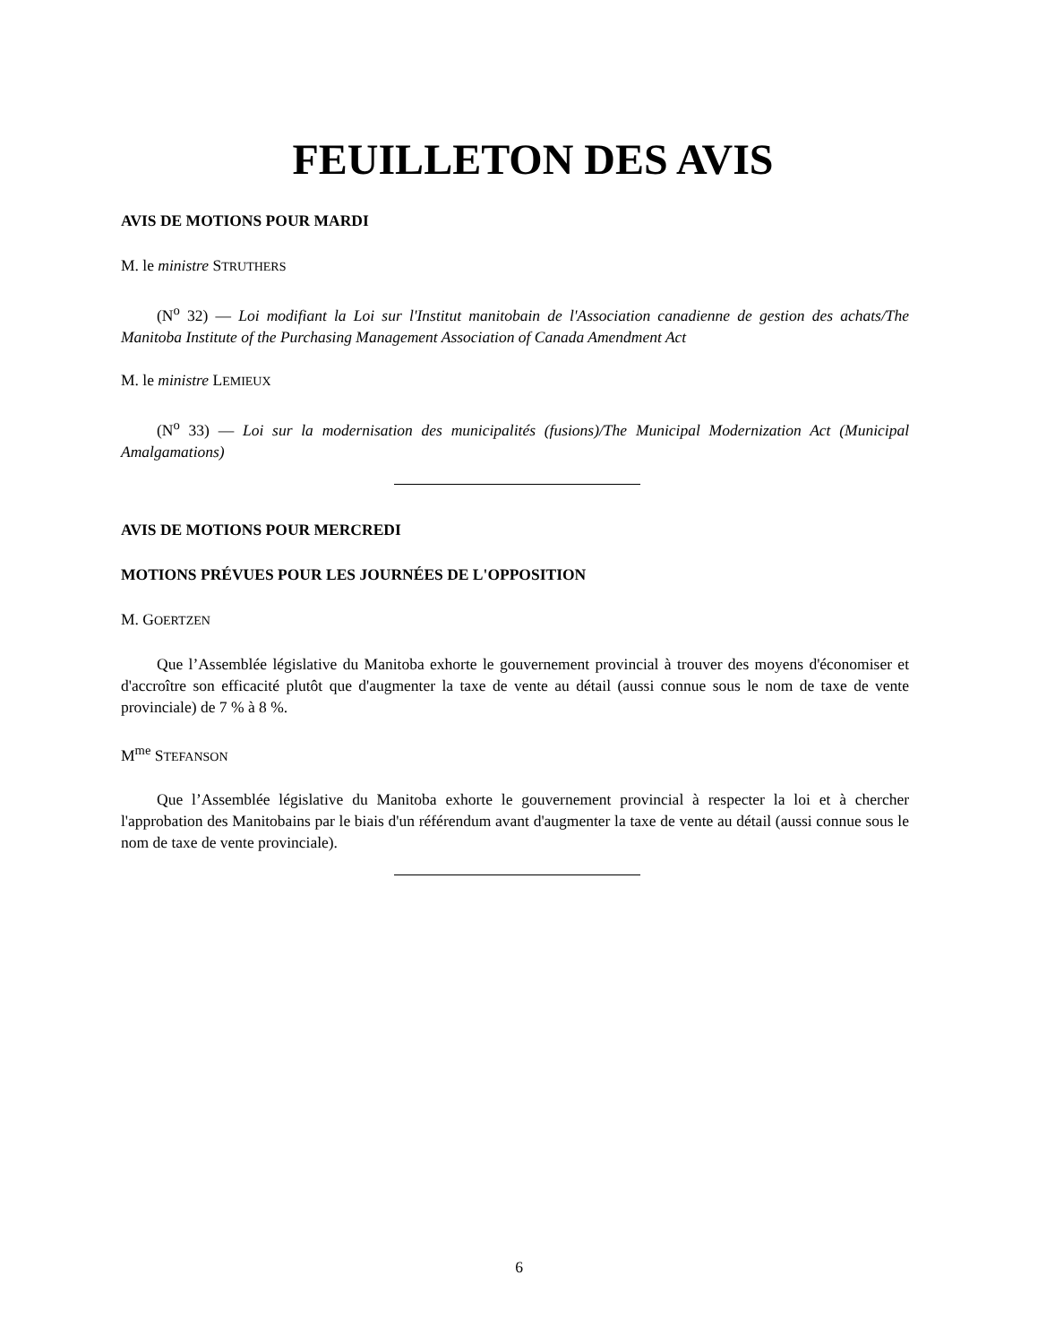FEUILLETON DES AVIS
AVIS DE MOTIONS POUR MARDI
M. le ministre STRUTHERS
(N<sup>o</sup> 32) — Loi modifiant la Loi sur l'Institut manitobain de l'Association canadienne de gestion des achats/The Manitoba Institute of the Purchasing Management Association of Canada Amendment Act
M. le ministre LEMIEUX
(N<sup>o</sup> 33) — Loi sur la modernisation des municipalités (fusions)/The Municipal Modernization Act (Municipal Amalgamations)
AVIS DE MOTIONS POUR MERCREDI
MOTIONS PRÉVUES POUR LES JOURNÉES DE L'OPPOSITION
M. GOERTZEN
Que l’Assemblée législative du Manitoba exhorte le gouvernement provincial à trouver des moyens d'économiser et d'accroître son efficacité plutôt que d'augmenter la taxe de vente au détail (aussi connue sous le nom de taxe de vente provinciale) de 7 % à 8 %.
M<sup>me</sup> STEFANSON
Que l’Assemblée législative du Manitoba exhorte le gouvernement provincial à respecter la loi et à chercher l'approbation des Manitobains par le biais d'un référendum avant d'augmenter la taxe de vente au détail (aussi connue sous le nom de taxe de vente provinciale).
6